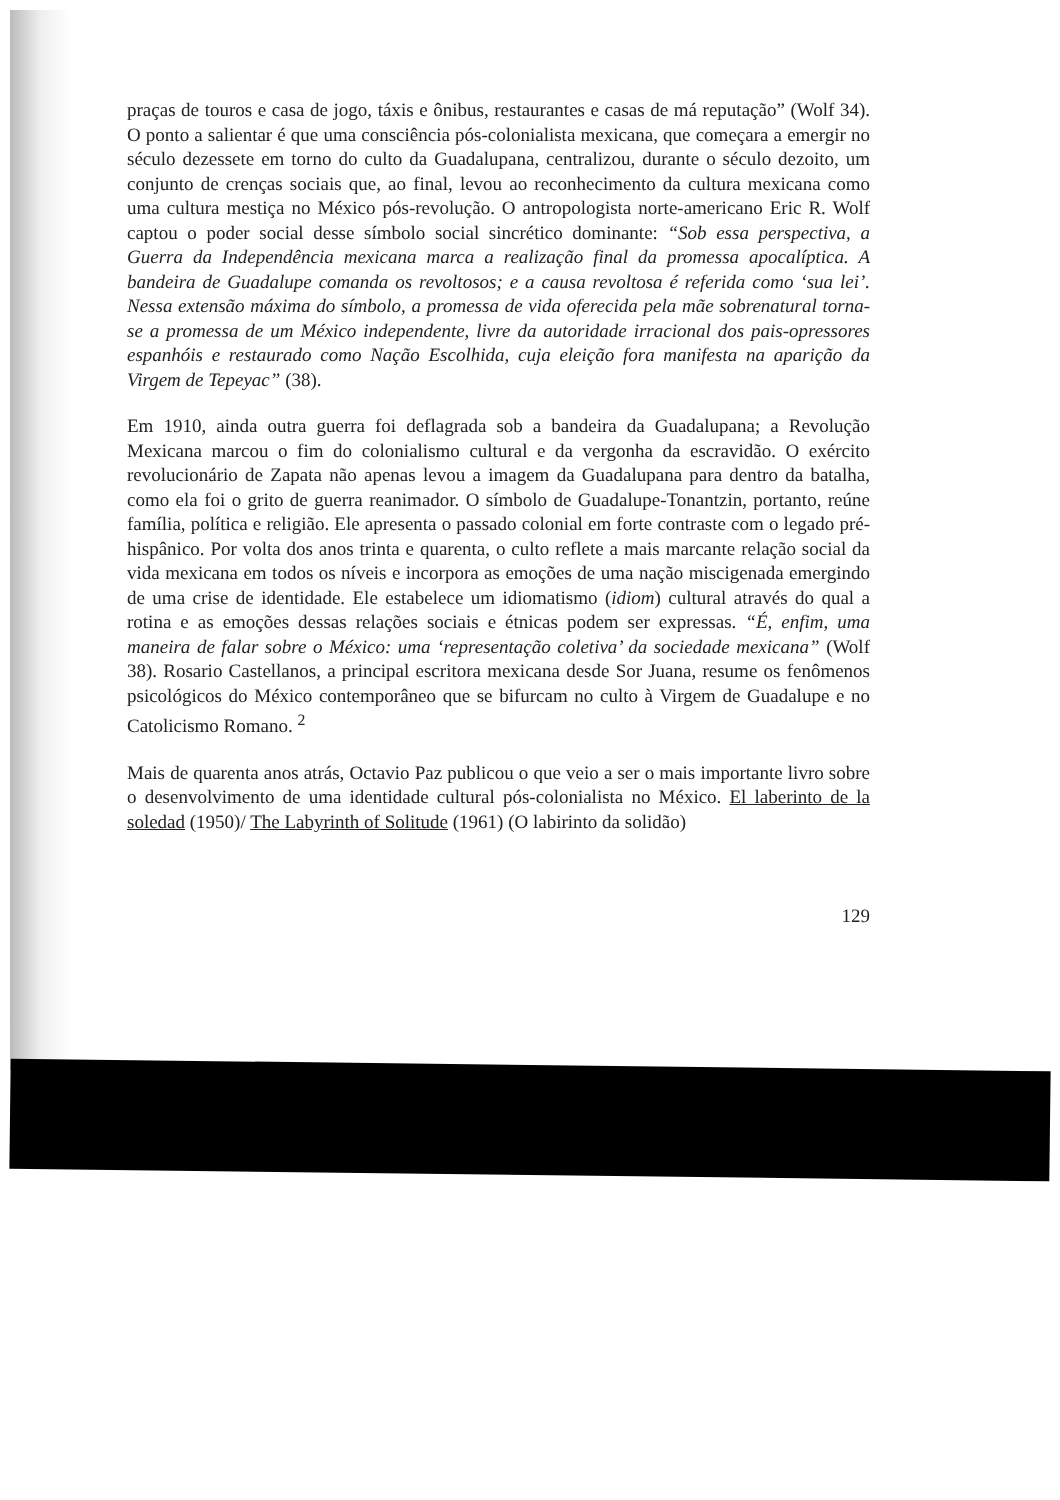praças de touros e casa de jogo, táxis e ônibus, restaurantes e casas de má reputação” (Wolf 34). O ponto a salientar é que uma consciência pós-colonialista mexicana, que começara a emergir no século dezessete em torno do culto da Guadalupana, centralizou, durante o século dezoito, um conjunto de crenças sociais que, ao final, levou ao reconhecimento da cultura mexicana como uma cultura mestiça no México pós-revolução. O antropologista norte-americano Eric R. Wolf captou o poder social desse símbolo social sincrético dominante: “Sob essa perspectiva, a Guerra da Independência mexicana marca a realização final da promessa apocalíptica. A bandeira de Guadalupe comanda os revoltosos; e a causa revoltosa é referida como ‘sua lei’. Nessa extensão máxima do símbolo, a promessa de vida oferecida pela mãe sobrenatural torna-se a promessa de um México independente, livre da autoridade irracional dos pais-opressores espanhóis e restaurado como Nação Escolhida, cuja eleição fora manifesta na aparição da Virgem de Tepeyac” (38).
Em 1910, ainda outra guerra foi deflagrada sob a bandeira da Guadalupana; a Revolução Mexicana marcou o fim do colonialismo cultural e da vergonha da escravidão. O exército revolucionário de Zapata não apenas levou a imagem da Guadalupana para dentro da batalha, como ela foi o grito de guerra reanimador. O símbolo de Guadalupe-Tonantzin, portanto, reúne família, política e religião. Ele apresenta o passado colonial em forte contraste com o legado pré-hispânico. Por volta dos anos trinta e quarenta, o culto reflete a mais marcante relação social da vida mexicana em todos os níveis e incorpora as emoções de uma nação miscigenada emergindo de uma crise de identidade. Ele estabelece um idiomatismo (idiom) cultural através do qual a rotina e as emoções dessas relações sociais e étnicas podem ser expressas. “É, enfim, uma maneira de falar sobre o México: uma ‘representação coletiva’ da sociedade mexicana” (Wolf 38). Rosario Castellanos, a principal escritora mexicana desde Sor Juana, resume os fenômenos psicológicos do México contemporâneo que se bifurcam no culto à Virgem de Guadalupe e no Catolicismo Romano. <sup>2</sup>
Mais de quarenta anos atrás, Octavio Paz publicou o que veio a ser o mais importante livro sobre o desenvolvimento de uma identidade cultural pós-colonialista no México. El laberinto de la soledad (1950)/ The Labyrinth of Solitude (1961) (O labirinto da solidão)
129